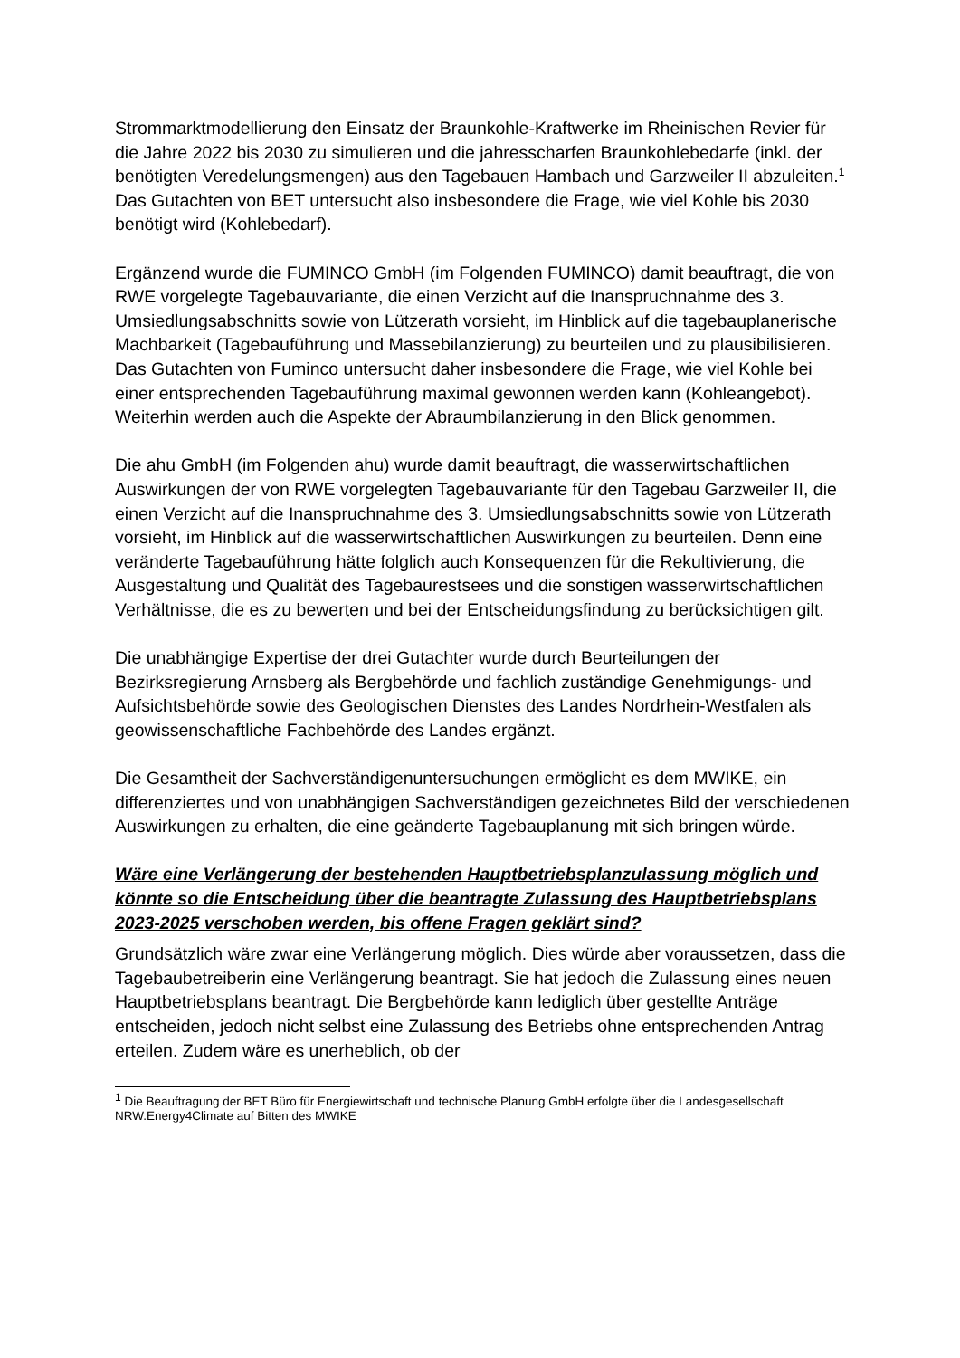Strommarktmodellierung den Einsatz der Braunkohle-Kraftwerke im Rheinischen Revier für die Jahre 2022 bis 2030 zu simulieren und die jahresscharfen Braunkohlebedarfe (inkl. der benötigten Veredelungsmengen) aus den Tagebauen Hambach und Garzweiler II abzuleiten.<sup>1</sup> Das Gutachten von BET untersucht also insbesondere die Frage, wie viel Kohle bis 2030 benötigt wird (Kohlebedarf).
Ergänzend wurde die FUMINCO GmbH (im Folgenden FUMINCO) damit beauftragt, die von RWE vorgelegte Tagebauvariante, die einen Verzicht auf die Inanspruchnahme des 3. Umsiedlungsabschnitts sowie von Lützerath vorsieht, im Hinblick auf die tagebauplanerische Machbarkeit (Tagebauführung und Massebilanzierung) zu beurteilen und zu plausibilisieren. Das Gutachten von Fuminco untersucht daher insbesondere die Frage, wie viel Kohle bei einer entsprechenden Tagebauführung maximal gewonnen werden kann (Kohleangebot). Weiterhin werden auch die Aspekte der Abraumbilanzierung in den Blick genommen.
Die ahu GmbH (im Folgenden ahu) wurde damit beauftragt, die wasserwirtschaftlichen Auswirkungen der von RWE vorgelegten Tagebauvariante für den Tagebau Garzweiler II, die einen Verzicht auf die Inanspruchnahme des 3. Umsiedlungsabschnitts sowie von Lützerath vorsieht, im Hinblick auf die wasserwirtschaftlichen Auswirkungen zu beurteilen. Denn eine veränderte Tagebauführung hätte folglich auch Konsequenzen für die Rekultivierung, die Ausgestaltung und Qualität des Tagebaurestsees und die sonstigen wasserwirtschaftlichen Verhältnisse, die es zu bewerten und bei der Entscheidungsfindung zu berücksichtigen gilt.
Die unabhängige Expertise der drei Gutachter wurde durch Beurteilungen der Bezirksregierung Arnsberg als Bergbehörde und fachlich zuständige Genehmigungs- und Aufsichtsbehörde sowie des Geologischen Dienstes des Landes Nordrhein-Westfalen als geowissenschaftliche Fachbehörde des Landes ergänzt.
Die Gesamtheit der Sachverständigenuntersuchungen ermöglicht es dem MWIKE, ein differenziertes und von unabhängigen Sachverständigen gezeichnetes Bild der verschiedenen Auswirkungen zu erhalten, die eine geänderte Tagebauplanung mit sich bringen würde.
Wäre eine Verlängerung der bestehenden Hauptbetriebsplanzulassung möglich und könnte so die Entscheidung über die beantragte Zulassung des Hauptbetriebsplans 2023-2025 verschoben werden, bis offene Fragen geklärt sind?
Grundsätzlich wäre zwar eine Verlängerung möglich. Dies würde aber voraussetzen, dass die Tagebaubetreiberin eine Verlängerung beantragt. Sie hat jedoch die Zulassung eines neuen Hauptbetriebsplans beantragt. Die Bergbehörde kann lediglich über gestellte Anträge entscheiden, jedoch nicht selbst eine Zulassung des Betriebs ohne entsprechenden Antrag erteilen. Zudem wäre es unerheblich, ob der
<sup>1</sup> Die Beauftragung der BET Büro für Energiewirtschaft und technische Planung GmbH erfolgte über die Landesgesellschaft NRW.Energy4Climate auf Bitten des MWIKE